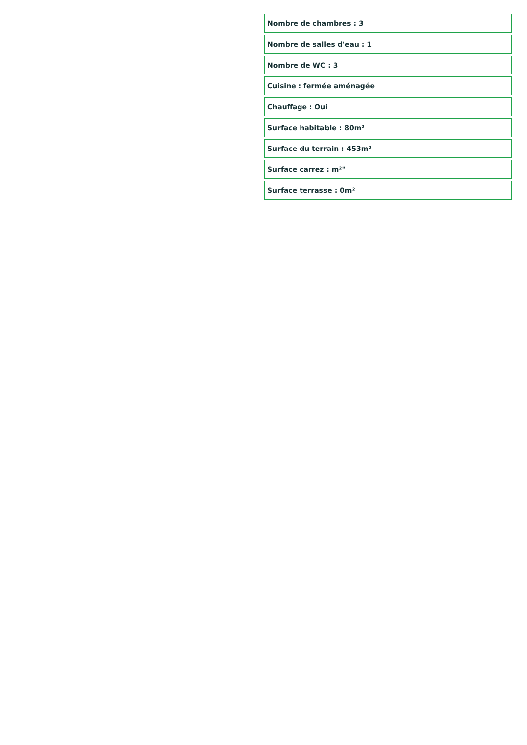Nombre de chambres : 3
Nombre de salles d'eau : 1
Nombre de WC : 3
Cuisine : fermée aménagée
Chauffage : Oui
Surface habitable : 80m²
Surface du terrain : 453m²
Surface carrez : m²"
Surface terrasse : 0m²